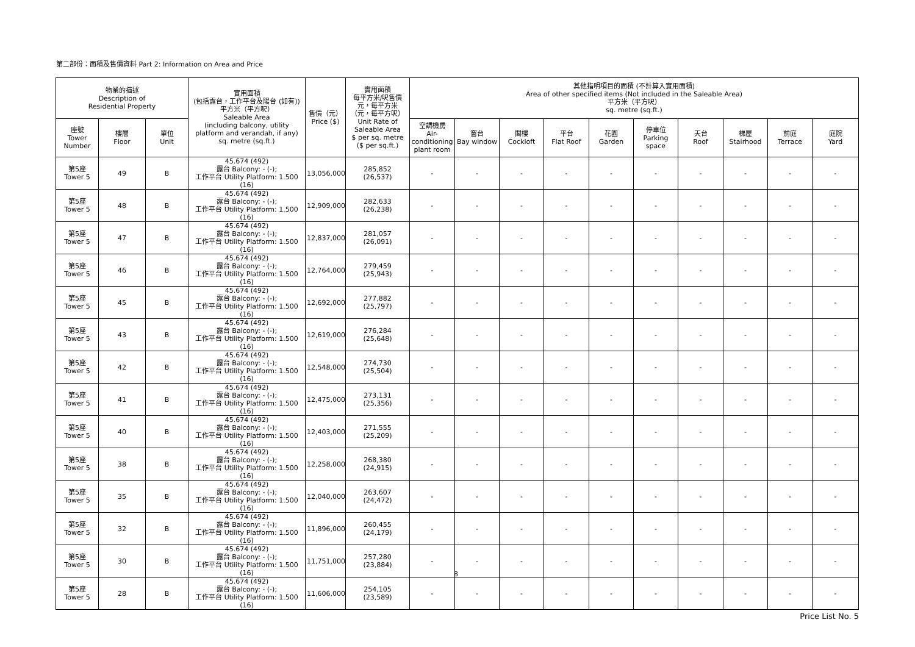第二部份：面積及售價資料 Part 2: Information on Area and Price
| 物業的描述 Description of Residential Property | | | 實用面積 (包括露台，工作平台及陽台 (如有)) 平方米（平方呎） Saleable Area (including balcony, utility platform and verandah, if any) sq. metre (sq.ft.) | 售價（元） Price ($) | 實用面積 每平方米/呎售價 元，每平方米 （元，每平方呎） Unit Rate of Saleable Area $ per sq. metre ($ per sq.ft.) | 其他指明項目的面積 (不計算入實用面積) Area of other specified items (Not included in the Saleable Area) 平方米（平方呎） sq. metre (sq.ft.) | | | | | | | | | |
| --- | --- | --- | --- | --- | --- | --- | --- | --- | --- | --- | --- | --- | --- | --- | --- |
| 座號 Tower Number | 樓層 Floor | 單位 Unit | | | | 空調機房 Air- conditioning plant room | 窗台 Bay window | 閣樓 Cockloft | 平台 Flat Roof | 花園 Garden | 停車位 Parking space | 天台 Roof | 梯屋 Stairhood | 前庭 Terrace | 庭院 Yard |
| 第5座 Tower 5 | 49 | B | 45.674 (492) 露台 Balcony: - (-); 工作平台 Utility Platform: 1.500 (16) | 13,056,000 | 285,852 (26,537) | - | - | - | - | - | - | - | - | - | - |
| 第5座 Tower 5 | 48 | B | 45.674 (492) 露台 Balcony: - (-); 工作平台 Utility Platform: 1.500 (16) | 12,909,000 | 282,633 (26,238) | - | - | - | - | - | - | - | - | - | - |
| 第5座 Tower 5 | 47 | B | 45.674 (492) 露台 Balcony: - (-); 工作平台 Utility Platform: 1.500 (16) | 12,837,000 | 281,057 (26,091) | - | - | - | - | - | - | - | - | - | - |
| 第5座 Tower 5 | 46 | B | 45.674 (492) 露台 Balcony: - (-); 工作平台 Utility Platform: 1.500 (16) | 12,764,000 | 279,459 (25,943) | - | - | - | - | - | - | - | - | - | - |
| 第5座 Tower 5 | 45 | B | 45.674 (492) 露台 Balcony: - (-); 工作平台 Utility Platform: 1.500 (16) | 12,692,000 | 277,882 (25,797) | - | - | - | - | - | - | - | - | - | - |
| 第5座 Tower 5 | 43 | B | 45.674 (492) 露台 Balcony: - (-); 工作平台 Utility Platform: 1.500 (16) | 12,619,000 | 276,284 (25,648) | - | - | - | - | - | - | - | - | - | - |
| 第5座 Tower 5 | 42 | B | 45.674 (492) 露台 Balcony: - (-); 工作平台 Utility Platform: 1.500 (16) | 12,548,000 | 274,730 (25,504) | - | - | - | - | - | - | - | - | - | - |
| 第5座 Tower 5 | 41 | B | 45.674 (492) 露台 Balcony: - (-); 工作平台 Utility Platform: 1.500 (16) | 12,475,000 | 273,131 (25,356) | - | - | - | - | - | - | - | - | - | - |
| 第5座 Tower 5 | 40 | B | 45.674 (492) 露台 Balcony: - (-); 工作平台 Utility Platform: 1.500 (16) | 12,403,000 | 271,555 (25,209) | - | - | - | - | - | - | - | - | - | - |
| 第5座 Tower 5 | 38 | B | 45.674 (492) 露台 Balcony: - (-); 工作平台 Utility Platform: 1.500 (16) | 12,258,000 | 268,380 (24,915) | - | - | - | - | - | - | - | - | - | - |
| 第5座 Tower 5 | 35 | B | 45.674 (492) 露台 Balcony: - (-); 工作平台 Utility Platform: 1.500 (16) | 12,040,000 | 263,607 (24,472) | - | - | - | - | - | - | - | - | - | - |
| 第5座 Tower 5 | 32 | B | 45.674 (492) 露台 Balcony: - (-); 工作平台 Utility Platform: 1.500 (16) | 11,896,000 | 260,455 (24,179) | - | - | - | - | - | - | - | - | - | - |
| 第5座 Tower 5 | 30 | B | 45.674 (492) 露台 Balcony: - (-); 工作平台 Utility Platform: 1.500 (16) | 11,751,000 | 257,280 (23,884) | - | - | - | - | - | - | - | - | - | - |
| 第5座 Tower 5 | 28 | B | 45.674 (492) 露台 Balcony: - (-); 工作平台 Utility Platform: 1.500 (16) | 11,606,000 | 254,105 (23,589) | - | - | - | - | - | - | - | - | - | - |
8
Price List No. 5